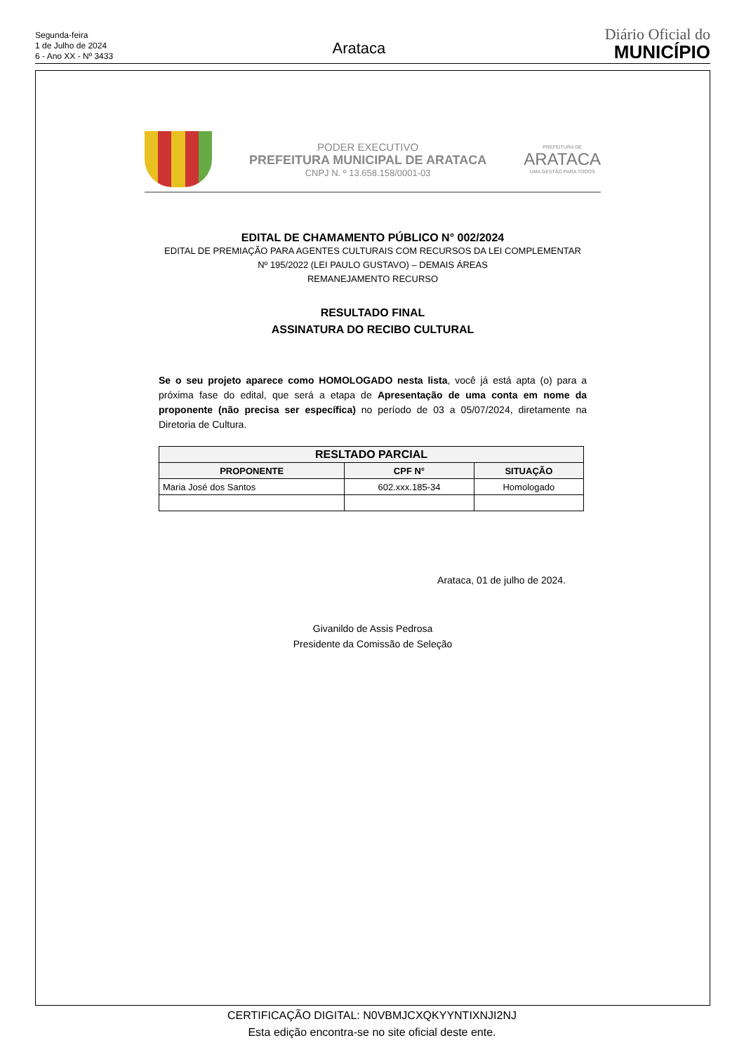Segunda-feira
1 de Julho de 2024
6 - Ano XX - Nº 3433
Arataca
Diário Oficial do
MUNICÍPIO
PODER EXECUTIVO
PREFEITURA MUNICIPAL DE ARATACA
CNPJ N. º 13.658.158/0001-03
PREFEITURA DE
ARATACA
UMA GESTÃO PARA TODOS
EDITAL DE CHAMAMENTO PÚBLICO N° 002/2024
EDITAL DE PREMIAÇÃO PARA AGENTES CULTURAIS COM RECURSOS DA LEI COMPLEMENTAR
Nº 195/2022 (LEI PAULO GUSTAVO) – DEMAIS ÁREAS
REMANEJAMENTO RECURSO
RESULTADO FINAL
ASSINATURA DO RECIBO CULTURAL
Se o seu projeto aparece como HOMOLOGADO nesta lista, você já está apta (o) para a próxima fase do edital, que será a etapa de Apresentação de uma conta em nome da proponente (não precisa ser específica) no período de 03 a 05/07/2024, diretamente na Diretoria de Cultura.
| RESLTADO PARCIAL | | |
| --- | --- | --- |
| PROPONENTE | CPF N° | SITUAÇÃO |
| Maria José dos Santos | 602.xxx.185-34 | Homologado |
Arataca, 01 de julho de 2024.
Givanildo de Assis Pedrosa
Presidente da Comissão de Seleção
CERTIFICAÇÃO DIGITAL: N0VBMJCXQKYYNTIXNJI2NJ
Esta edição encontra-se no site oficial deste ente.